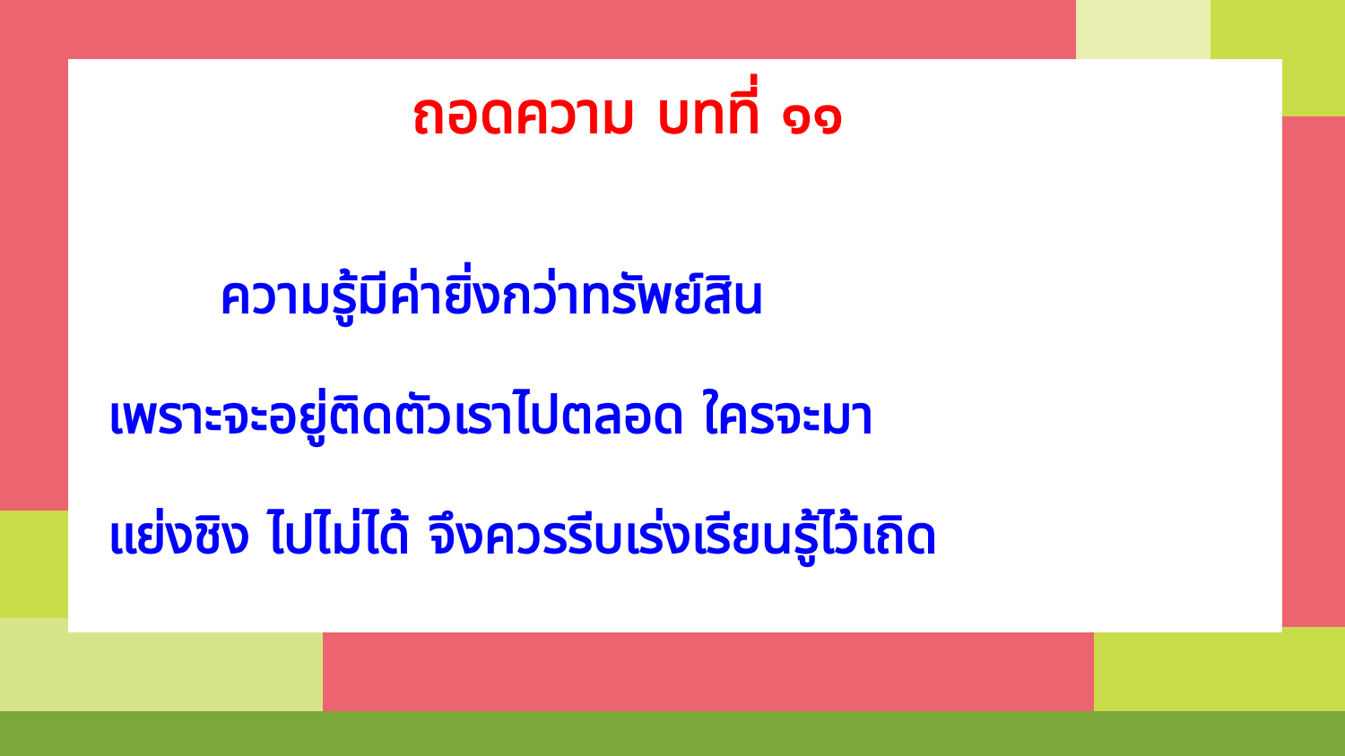ถอดความ บทที่ ๑๑
ความรู้มีค่ายิ่งกว่าทรัพย์สิน
เพราะจะอยู่ติดตัวเราไปตลอด ใครจะมา
แย่งชิง ไปไม่ได้ จึงควรรีบเร่งเรียนรู้ไว้เถิด